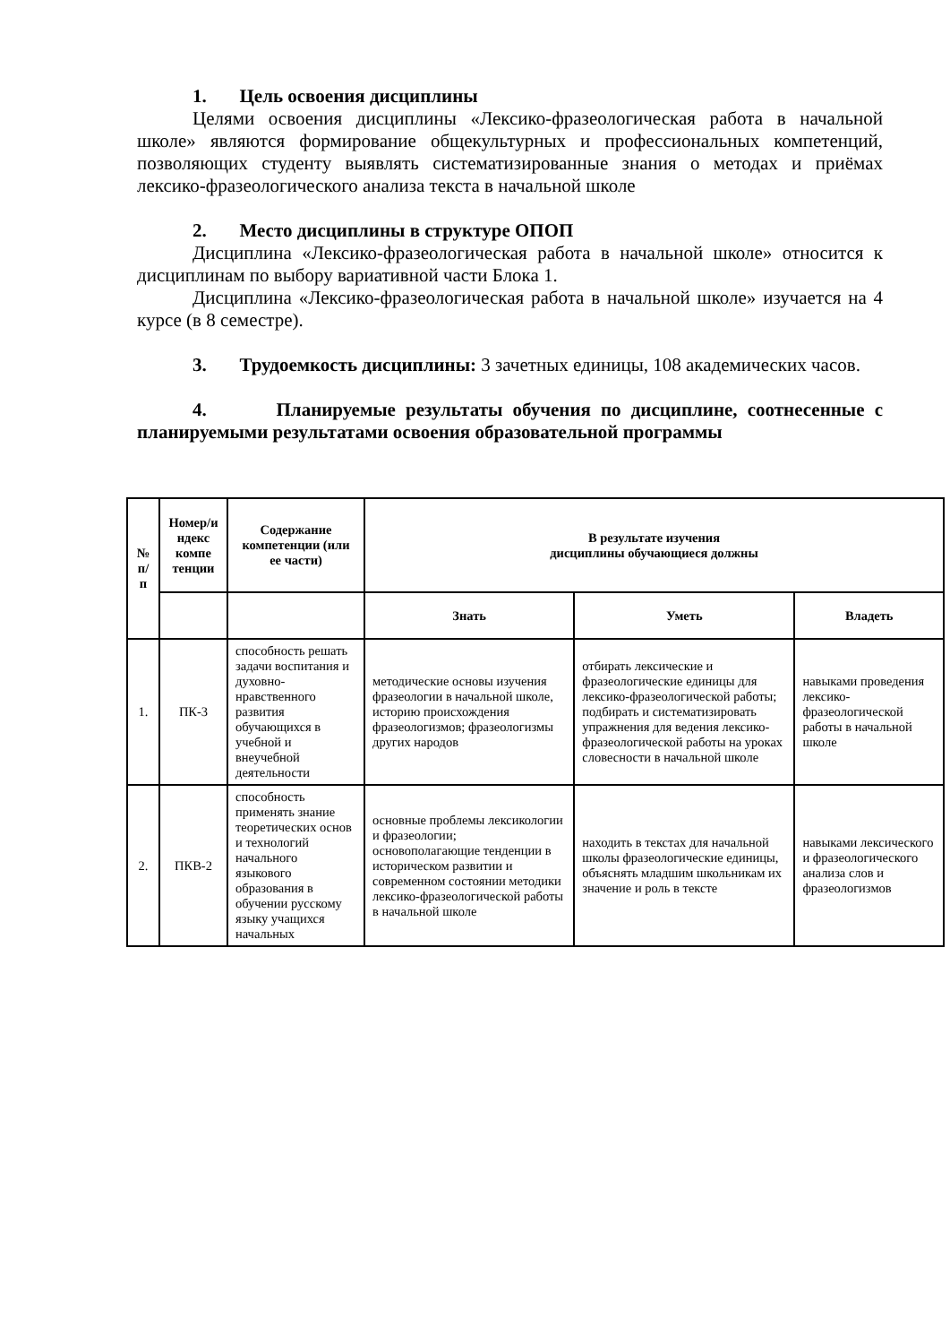1. Цель освоения дисциплины
Целями освоения дисциплины «Лексико-фразеологическая работа в начальной школе» являются формирование общекультурных и профессиональных компетенций, позволяющих студенту выявлять систематизированные знания о методах и приёмах лексико-фразеологического анализа текста в начальной школе
2. Место дисциплины в структуре ОПОП
Дисциплина «Лексико-фразеологическая работа в начальной школе» относится к дисциплинам по выбору вариативной части Блока 1.
Дисциплина «Лексико-фразеологическая работа в начальной школе» изучается на 4 курсе (в 8 семестре).
3. Трудоемкость дисциплины: 3 зачетных единицы, 108 академических часов.
4. Планируемые результаты обучения по дисциплине, соотнесенные с планируемыми результатами освоения образовательной программы
| № п/п | Номер/и ндекс компе тенции | Содержание компетенции (или ее части) | В результате изучения дисциплины обучающиеся должны | | |
| --- | --- | --- | --- | --- | --- |
| | | | Знать | Уметь | Владеть |
| 1. | ПК-3 | способность решать задачи воспитания и духовно-нравственного развития обучающихся в учебной и внеучебной деятельности | методические основы изучения фразеологии в начальной школе, историю происхождения фразеологизмов; фразеологизмы других народов | отбирать лексические и фразеологические единицы для лексико-фразеологической работы; подбирать и систематизировать упражнения для ведения лексико-фразеологической работы на уроках словесности в начальной школе | навыками проведения лексико-фразеологической работы в начальной школе |
| 2. | ПКВ-2 | способность применять знание теоретических основ и технологий начального языкового образования в обучении русскому языку учащихся начальных | основные проблемы лексикологии и фразеологии; основополагающие тенденции в историческом развитии и современном состоянии методики лексико-фразеологической работы в начальной школе | находить в текстах для начальной школы фразеологические единицы, объяснять младшим школьникам их значение и роль в тексте | навыками лексического и фразеологического анализа слов и фразеологизмов |